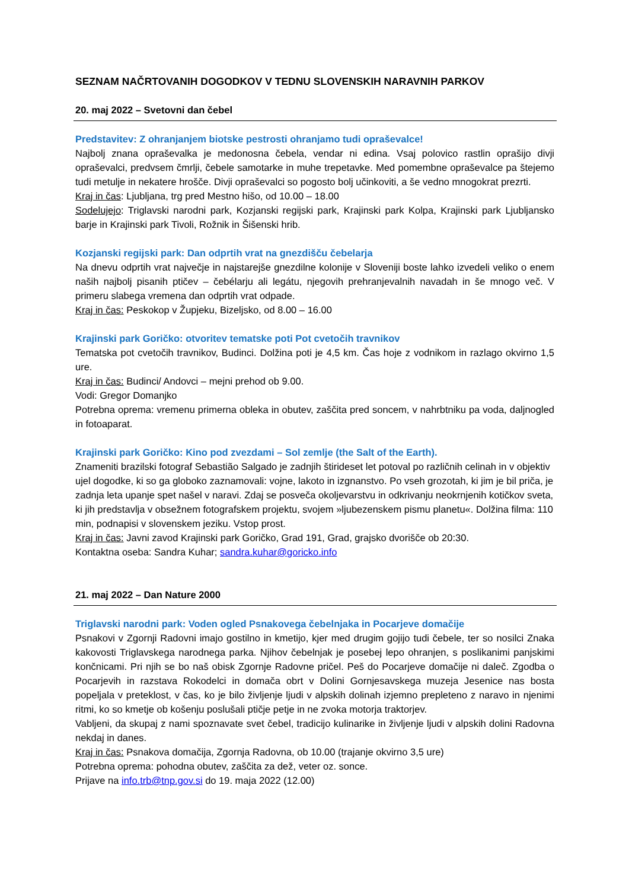SEZNAM NAČRTOVANIH DOGODKOV V TEDNU SLOVENSKIH NARAVNIH PARKOV
20. maj 2022 – Svetovni dan čebel
Predstavitev: Z ohranjanjem biotske pestrosti ohranjamo tudi opraševalce!
Najbolj znana opraševalka je medonosna čebela, vendar ni edina. Vsaj polovico rastlin oprašijo divji opraševalci, predvsem čmrlji, čebele samotarke in muhe trepetavke. Med pomembne opraševalce pa štejemo tudi metulje in nekatere hrošče. Divji opraševalci so pogosto bolj učinkoviti, a še vedno mnogokrat prezrti.
Kraj in čas: Ljubljana, trg pred Mestno hišo, od 10.00 – 18.00
Sodelujejo: Triglavski narodni park, Kozjanski regijski park, Krajinski park Kolpa, Krajinski park Ljubljansko barje in Krajinski park Tivoli, Rožnik in Šišenski hrib.
Kozjanski regijski park: Dan odprtih vrat na gnezdišču čebelarja
Na dnevu odprtih vrat največje in najstarejše gnezdilne kolonije v Sloveniji boste lahko izvedeli veliko o enem naših najbolj pisanih ptičev – čebélarju ali legátu, njegovih prehranjevalnih navadah in še mnogo več. V primeru slabega vremena dan odprtih vrat odpade.
Kraj in čas: Peskokop v Župjeku, Bizeljsko, od 8.00 – 16.00
Krajinski park Goričko: otvoritev tematske poti Pot cvetočih travnikov
Tematska pot cvetočih travnikov, Budinci. Dolžina poti je 4,5 km. Čas hoje z vodnikom in razlago okvirno 1,5 ure.
Kraj in čas: Budinci/ Andovci – mejni prehod ob 9.00.
Vodi: Gregor Domanjko
Potrebna oprema: vremenu primerna obleka in obutev, zaščita pred soncem, v nahrbtniku pa voda, daljnogled in fotoaparat.
Krajinski park Goričko: Kino pod zvezdami – Sol zemlje (the Salt of the Earth).
Znameniti brazilski fotograf Sebastião Salgado je zadnjih štirideset let potoval po različnih celinah in v objektiv ujel dogodke, ki so ga globoko zaznamovali: vojne, lakoto in izgnanstvo. Po vseh grozotah, ki jim je bil priča, je zadnja leta upanje spet našel v naravi. Zdaj se posveča okoljevarstvu in odkrivanju neokrnjenih kotičkov sveta, ki jih predstavlja v obsežnem fotografskem projektu, svojem »ljubezenskem pismu planetu«. Dolžina filma: 110 min, podnapisi v slovenskem jeziku. Vstop prost.
Kraj in čas: Javni zavod Krajinski park Goričko, Grad 191, Grad, grajsko dvorišče ob 20:30.
Kontaktna oseba: Sandra Kuhar; sandra.kuhar@goricko.info
21. maj 2022 – Dan Nature 2000
Triglavski narodni park: Voden ogled Psnakovega čebelnjaka in Pocarjeve domačije
Psnakovi v Zgornji Radovni imajo gostilno in kmetijo, kjer med drugim gojijo tudi čebele, ter so nosilci Znaka kakovosti Triglavskega narodnega parka. Njihov čebelnjak je posebej lepo ohranjen, s poslikanimi panjskimi končnicami. Pri njih se bo naš obisk Zgornje Radovne pričel. Peš do Pocarjeve domačije ni daleč. Zgodba o Pocarjevih in razstava Rokodelci in domača obrt v Dolini Gornjesavskega muzeja Jesenice nas bosta popeljala v preteklost, v čas, ko je bilo življenje ljudi v alpskih dolinah izjemno prepleteno z naravo in njenimi ritmi, ko so kmetje ob košenju poslušali ptičje petje in ne zvoka motorja traktorjev.
Vabljeni, da skupaj z nami spoznavate svet čebel, tradicijo kulinarike in življenje ljudi v alpskih dolini Radovna nekdaj in danes.
Kraj in čas: Psnakova domačija, Zgornja Radovna, ob 10.00 (trajanje okvirno 3,5 ure)
Potrebna oprema: pohodna obutev, zaščita za dež, veter oz. sonce.
Prijave na info.trb@tnp.gov.si do 19. maja 2022 (12.00)